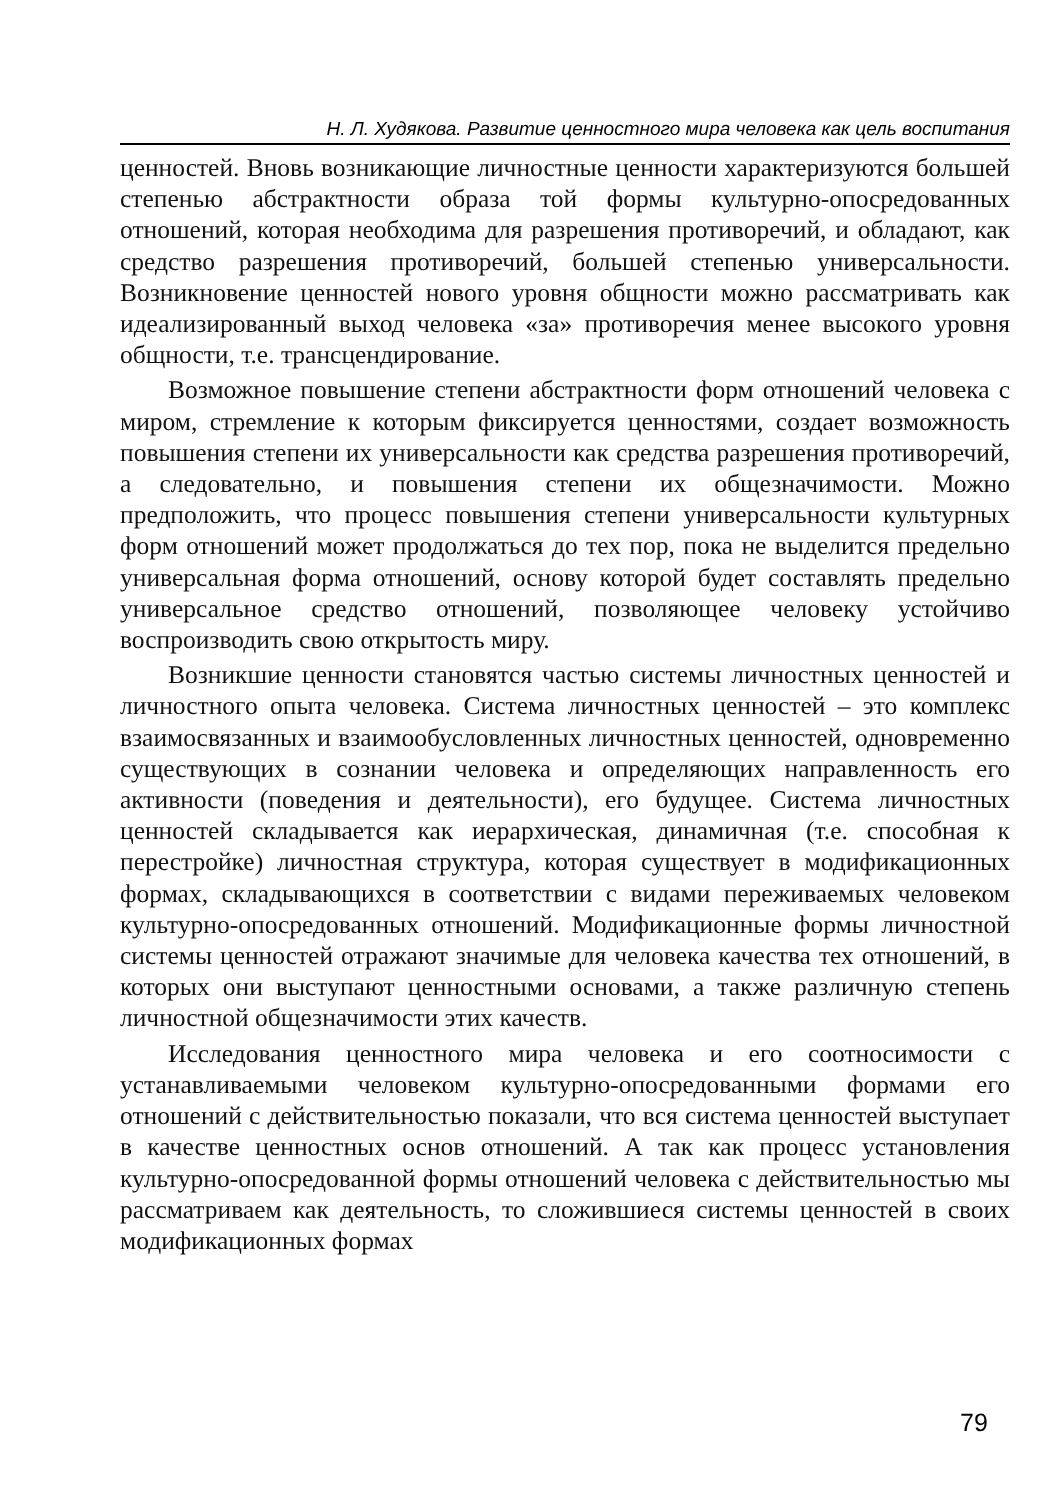Н. Л. Худякова. Развитие ценностного мира человека как цель воспитания
ценностей. Вновь возникающие личностные ценности характеризуются большей степенью абстрактности образа той формы культурно-опосредованных отношений, которая необходима для разрешения противоречий, и обладают, как средство разрешения противоречий, большей степенью универсальности. Возникновение ценностей нового уровня общности можно рассматривать как идеализированный выход человека «за» противоречия менее высокого уровня общности, т.е. трансцендирование.
Возможное повышение степени абстрактности форм отношений человека с миром, стремление к которым фиксируется ценностями, создает возможность повышения степени их универсальности как средства разрешения противоречий, а следовательно, и повышения степени их общезначимости. Можно предположить, что процесс повышения степени универсальности культурных форм отношений может продолжаться до тех пор, пока не выделится предельно универсальная форма отношений, основу которой будет составлять предельно универсальное средство отношений, позволяющее человеку устойчиво воспроизводить свою открытость миру.
Возникшие ценности становятся частью системы личностных ценностей и личностного опыта человека. Система личностных ценностей – это комплекс взаимосвязанных и взаимообусловленных личностных ценностей, одновременно существующих в сознании человека и определяющих направленность его активности (поведения и деятельности), его будущее. Система личностных ценностей складывается как иерархическая, динамичная (т.е. способная к перестройке) личностная структура, которая существует в модификационных формах, складывающихся в соответствии с видами переживаемых человеком культурно-опосредованных отношений. Модификационные формы личностной системы ценностей отражают значимые для человека качества тех отношений, в которых они выступают ценностными основами, а также различную степень личностной общезначимости этих качеств.
Исследования ценностного мира человека и его соотносимости с устанавливаемыми человеком культурно-опосредованными формами его отношений с действительностью показали, что вся система ценностей выступает в качестве ценностных основ отношений. А так как процесс установления культурно-опосредованной формы отношений человека с действительностью мы рассматриваем как деятельность, то сложившиеся системы ценностей в своих модификационных формах
79